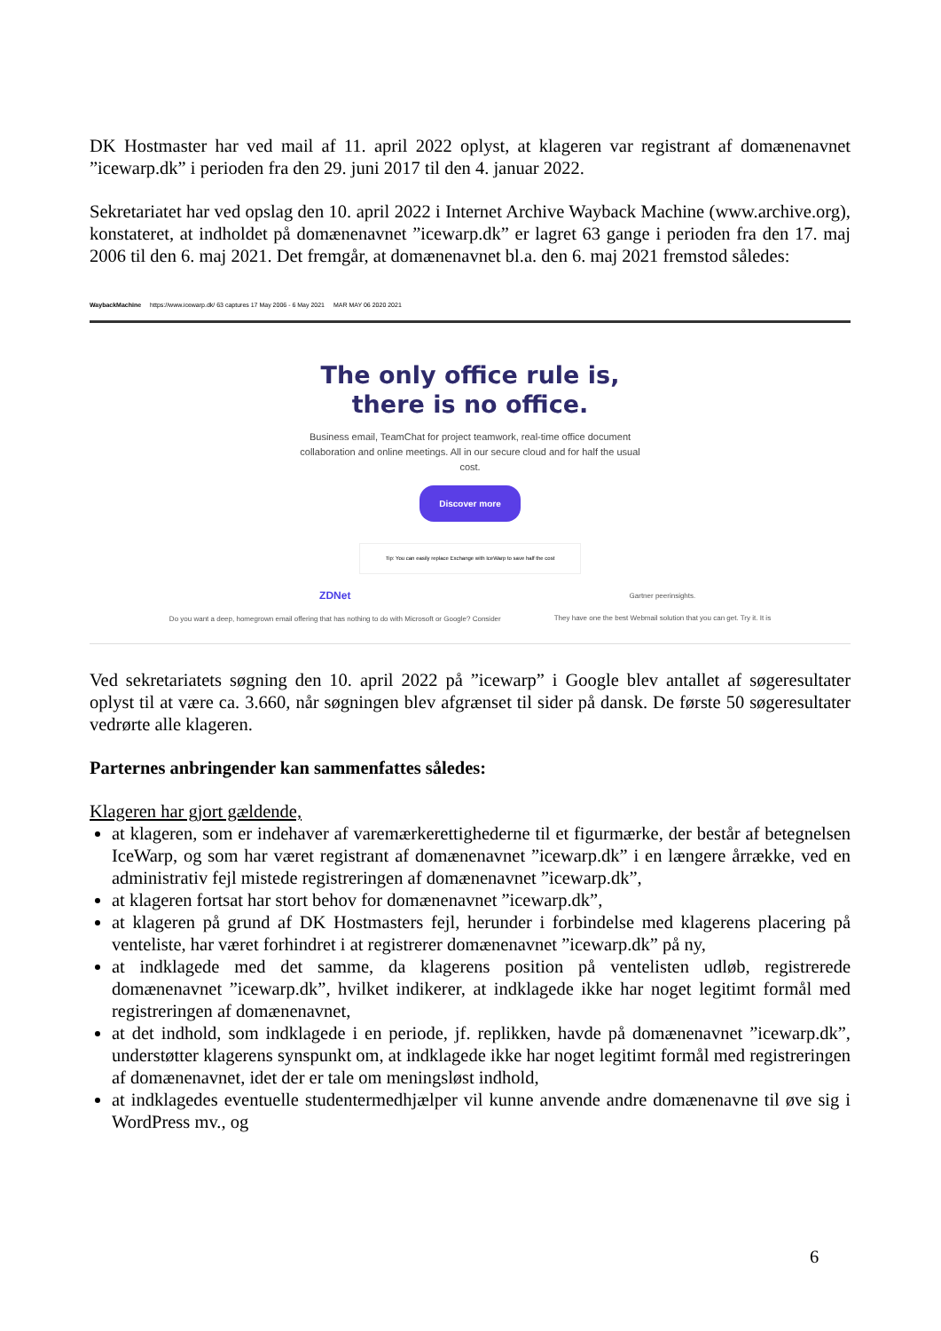DK Hostmaster har ved mail af 11. april 2022 oplyst, at klageren var registrant af domænenavnet ”icewarp.dk” i perioden fra den 29. juni 2017 til den 4. januar 2022.
Sekretariatet har ved opslag den 10. april 2022 i Internet Archive Wayback Machine (www.archive.org), konstateret, at indholdet på domænenavnet ”icewarp.dk” er lagret 63 gange i perioden fra den 17. maj 2006 til den 6. maj 2021. Det fremgår, at domænenavnet bl.a. den 6. maj 2021 fremstod således:
WaybackMachine https://www.icewarp.dk/ 63 captures 17 May 2006 - 6 May 2021 MAR MAY 06 2020 2021
The only office rule is,
there is no office.
Business email, TeamChat for project teamwork, real-time office document collaboration and online meetings. All in our secure cloud and for half the usual cost.
Discover more
Tip: You can easily replace Exchange with IceWarp to save half the cost
ZDNet
Do you want a deep, homegrown email offering that has nothing to do with Microsoft or Google? Consider Gartner peerinsights.
They have one the best Webmail solution that you can get. Try it. It is
Ved sekretariatets søgning den 10. april 2022 på ”icewarp” i Google blev antallet af søgeresultater oplyst til at være ca. 3.660, når søgningen blev afgrænset til sider på dansk. De første 50 søgeresultater vedrørte alle klageren.
Parternes anbringender kan sammenfattes således:
Klageren har gjort gældende,
at klageren, som er indehaver af varemærkerettighederne til et figurmærke, der består af betegnelsen IceWarp, og som har været registrant af domænenavnet ”icewarp.dk” i en længere årrække, ved en administrativ fejl mistede registreringen af domænenavnet ”icewarp.dk”,
at klageren fortsat har stort behov for domænenavnet ”icewarp.dk”,
at klageren på grund af DK Hostmasters fejl, herunder i forbindelse med klagerens placering på venteliste, har været forhindret i at registrerer domænenavnet ”icewarp.dk” på ny,
at indklagede med det samme, da klagerens position på ventelisten udløb, registrerede domænenavnet ”icewarp.dk”, hvilket indikerer, at indklagede ikke har noget legitimt formål med registreringen af domænenavnet,
at det indhold, som indklagede i en periode, jf. replikken, havde på domænenavnet ”icewarp.dk”, understøtter klagerens synspunkt om, at indklagede ikke har noget legitimt formål med registreringen af domænenavnet, idet der er tale om meningsløst indhold,
at indklagedes eventuelle studentermedhjælper vil kunne anvende andre domænenavne til øve sig i WordPress mv., og
6